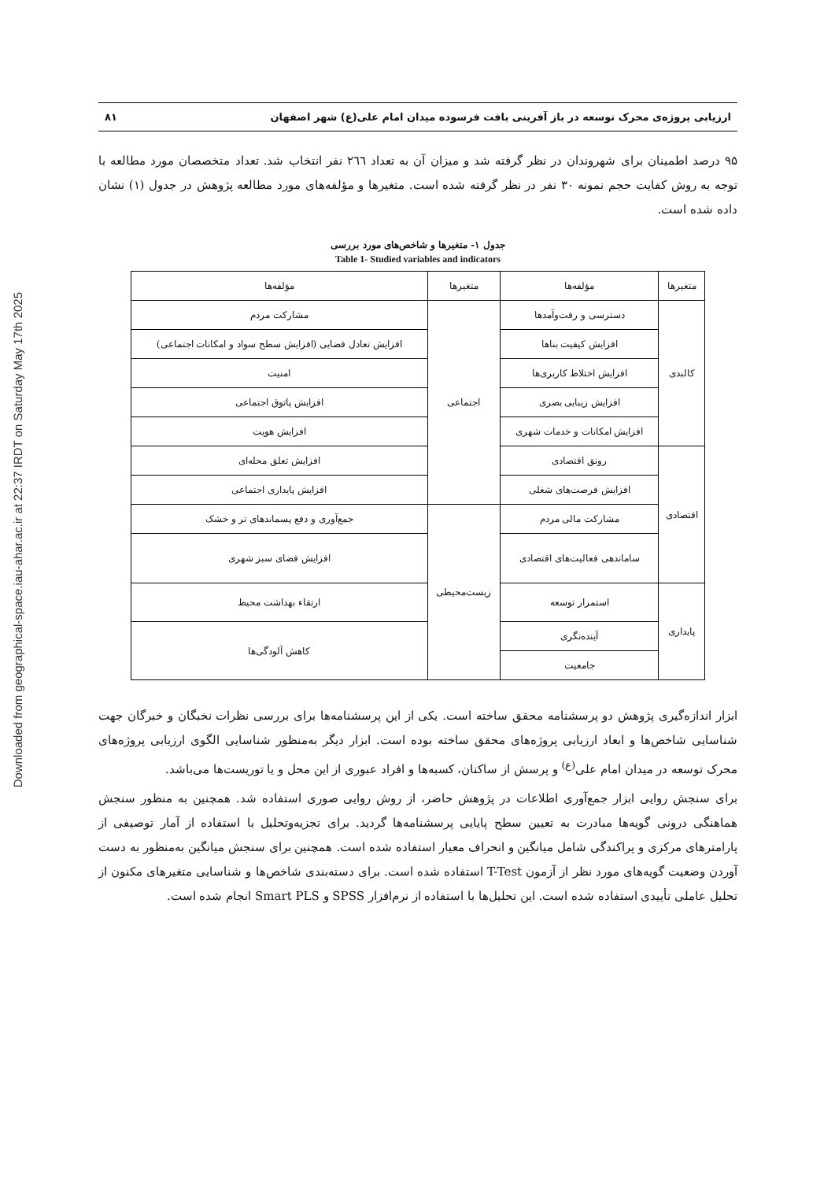Downloaded from geographical-space.iau-ahar.ac.ir at 22:37 IRDT on Saturday May 17th 2025
ارزیابی پروژه‌ی محرک توسعه در باز آفرینی بافت فرسوده میدان امام علی(ع) شهر اصفهان ۸۱
۹۵ درصد اطمینان برای شهروندان در نظر گرفته شد و میزان آن به تعداد ۲٦٦ نفر انتخاب شد. تعداد متخصصان مورد مطالعه با توجه به روش کفایت حجم نمونه ۳۰ نفر در نظر گرفته شده است. متغیرها و مؤلفه‌های مورد مطالعه پژوهش در جدول (۱) نشان داده شده است.
جدول ۱- متغیرها و شاخص‌های مورد بررسی
Table 1- Studied variables and indicators
| متغیرها | مؤلفه‌ها | متغیرها | مؤلفه‌ها |
| --- | --- | --- | --- |
| کالبدی | دسترسی و رفت‌وآمدها | اجتماعی | مشارکت مردم |
| | افزایش کیفیت بناها | | افزایش تعادل فضایی (افزایش سطح سواد و امکانات اجتماعی) |
| | افزایش اختلاط کاربری‌ها | | امنیت |
| | افزایش زیبایی بصری | | افزایش پاتوق اجتماعی |
| | افزایش امکانات و خدمات شهری | | افزایش هویت |
| اقتصادی | رونق اقتصادی | | افزایش تعلق محله‌ای |
| | افزایش فرصت‌های شغلی | | افزایش پایداری اجتماعی |
| | مشارکت مالی مردم | زیست‌محیطی | جمع‌آوری و دفع پسماندهای تر و خشک |
| | ساماندهی فعالیت‌های اقتصادی | | افزایش فضای سبز شهری |
| پایداری | استمرار توسعه | | ارتقاء بهداشت محیط |
| | آینده‌نگری | | کاهش آلودگی‌ها |
| | جامعیت | | |
ابزار اندازه‌گیری پژوهش دو پرسشنامه محقق ساخته است. یکی از این پرسشنامه‌ها برای بررسی نظرات نخبگان و خبرگان جهت شناسایی شاخص‌ها و ابعاد ارزیابی پروژه‌های محقق ساخته بوده است. ابزار دیگر به‌منظور شناسایی الگوی ارزیابی پروژه‌های محرک توسعه در میدان امام علی<sup>(ع)</sup> و پرسش از ساکنان، کسبه‌ها و افراد عبوری از این محل و یا توریست‌ها می‌باشد.
برای سنجش روایی ابزار جمع‌آوری اطلاعات در پژوهش حاضر، از روش روایی صوری استفاده شد. همچنین به منظور سنجش هماهنگی درونی گویه‌ها مبادرت به تعیین سطح پایایی پرسشنامه‌ها گردید. برای تجزیه‌وتحلیل با استفاده از آمار توصیفی از پارامترهای مرکزی و پراکندگی شامل میانگین و انحراف معیار استفاده شده است. همچنین برای سنجش میانگین به‌منظور به دست آوردن وضعیت گویه‌های مورد نظر از آزمون T-Test استفاده شده است. برای دسته‌بندی شاخص‌ها و شناسایی متغیرهای مکنون از تحلیل عاملی تأییدی استفاده شده است. این تحلیل‌ها با استفاده از نرم‌افزار SPSS و Smart PLS انجام شده است.